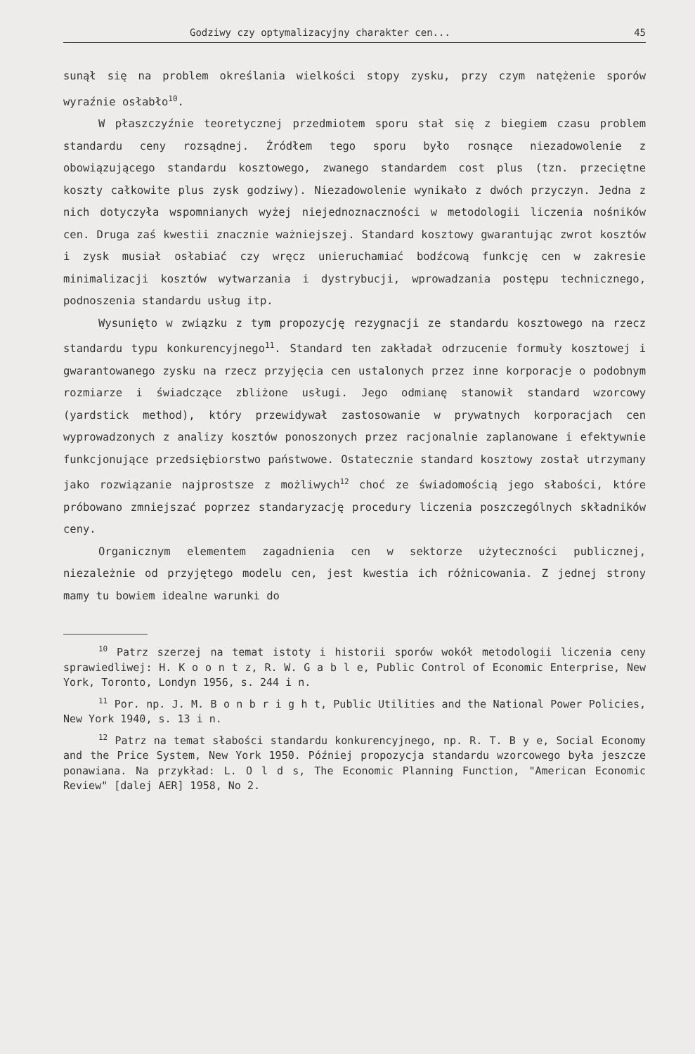Godziwy czy optymalizacyjny charakter cen... 45
sunął się na problem określania wielkości stopy zysku, przy czym natężenie sporów wyraźnie osłabło<sup>10</sup>.
W płaszczyźnie teoretycznej przedmiotem sporu stał się z biegiem czasu problem standardu ceny rozsądnej. Źródłem tego sporu było rosnące niezadowolenie z obowiązującego standardu kosztowego, zwanego standardem cost plus (tzn. przeciętne koszty całkowite plus zysk godziwy). Niezadowolenie wynikało z dwóch przyczyn. Jedna z nich dotyczyła wspomnianych wyżej niejednoznaczności w metodologii liczenia nośników cen. Druga zaś kwestii znacznie ważniejszej. Standard kosztowy gwarantując zwrot kosztów i zysk musiał osłabiać czy wręcz unieruchamiać bodźcową funkcję cen w zakresie minimalizacji kosztów wytwarzania i dystrybucji, wprowadzania postępu technicznego, podnoszenia standardu usług itp.
Wysunięto w związku z tym propozycję rezygnacji ze standardu kosztowego na rzecz standardu typu konkurencyjnego<sup>11</sup>. Standard ten zakładał odrzucenie formuły kosztowej i gwarantowanego zysku na rzecz przyjęcia cen ustalonych przez inne korporacje o podobnym rozmiarze i świadczące zbliżone usługi. Jego odmianę stanowił standard wzorcowy (yardstick method), który przewidywał zastosowanie w prywatnych korporacjach cen wyprowadzonych z analizy kosztów ponoszonych przez racjonalnie zaplanowane i efektywnie funkcjonujące przedsiębiorstwo państwowe. Ostatecznie standard kosztowy został utrzymany jako rozwiązanie najprostsze z możliwych<sup>12</sup> choć ze świadomością jego słabości, które próbowano zmniejszać poprzez standaryzację procedury liczenia poszczególnych składników ceny.
Organicznym elementem zagadnienia cen w sektorze użyteczności publicznej, niezależnie od przyjętego modelu cen, jest kwestia ich różnicowania. Z jednej strony mamy tu bowiem idealne warunki do
<sup>10</sup> Patrz szerzej na temat istoty i historii sporów wokół metodologii liczenia ceny sprawiedliwej: H. K o o n t z, R. W. G a b l e, Public Control of Economic Enterprise, New York, Toronto, Londyn 1956, s. 244 i n.
<sup>11</sup> Por. np. J. M. B o n b r i g h t, Public Utilities and the National Power Policies, New York 1940, s. 13 i n.
<sup>12</sup> Patrz na temat słabości standardu konkurencyjnego, np. R. T. B y e, Social Economy and the Price System, New York 1950. Później propozycja standardu wzorcowego była jeszcze ponawiana. Na przykład: L. O l d s, The Economic Planning Function, "American Economic Review" [dalej AER] 1958, No 2.